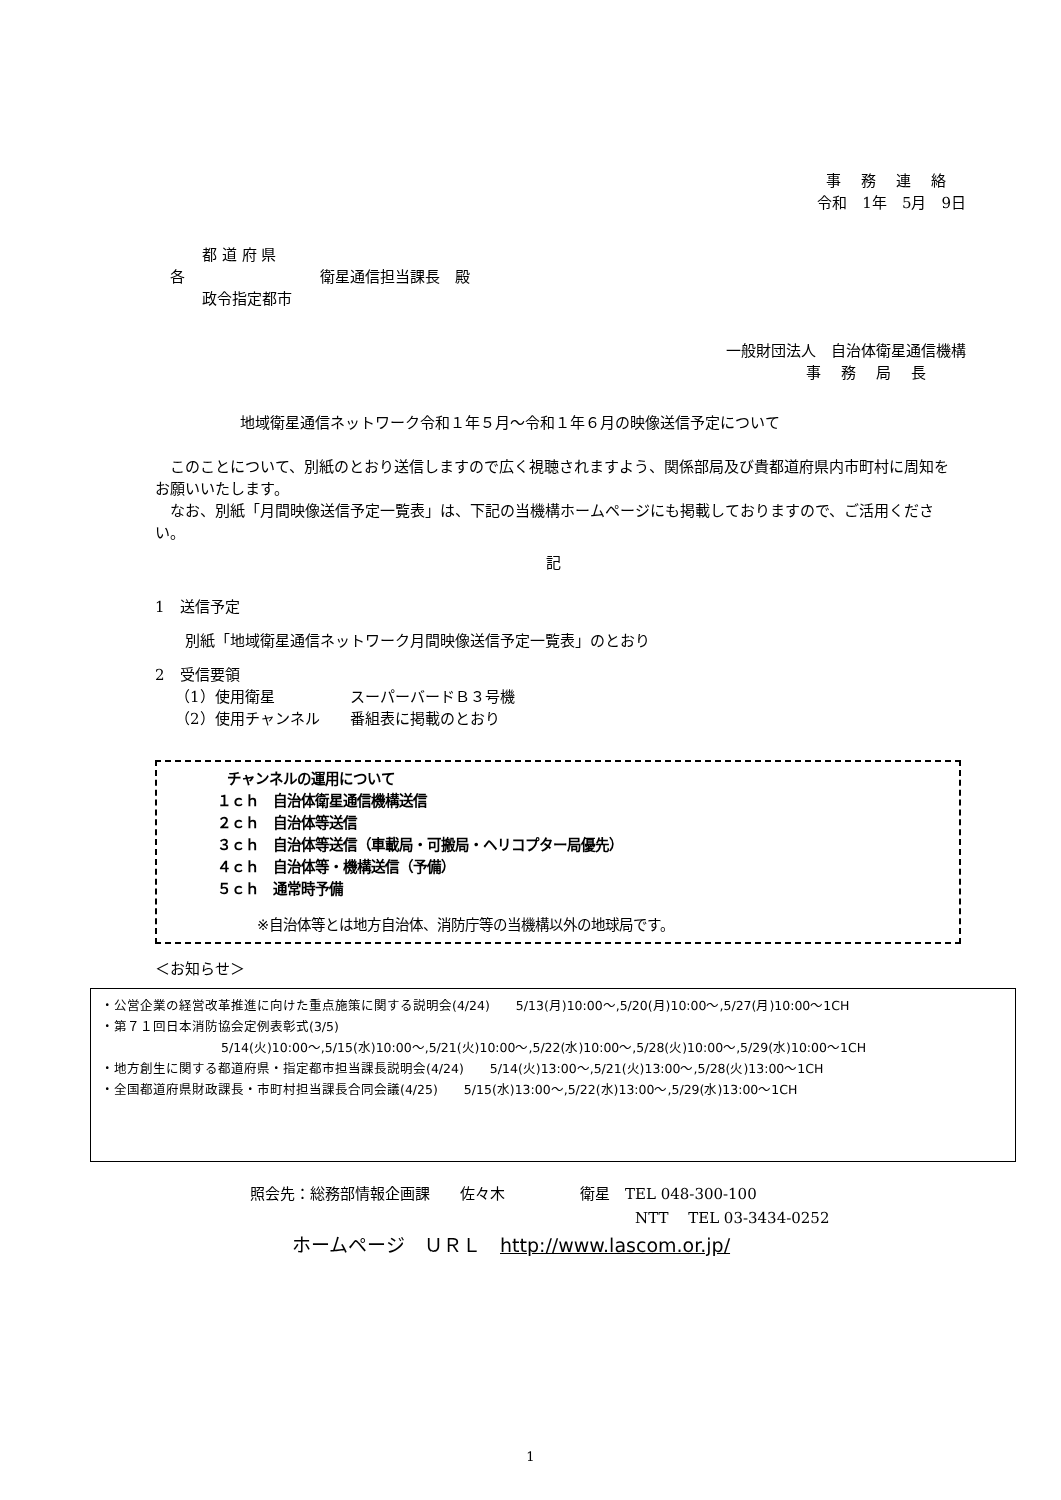事務連絡
令和　1年　5月　9日
都 道 府 県
各　　　　　　　　　衛星通信担当課長　殿
政令指定都市
一般財団法人　自治体衛星通信機構
事務局長
地域衛星通信ネットワーク令和１年５月～令和１年６月の映像送信予定について
　このことについて、別紙のとおり送信しますので広く視聴されますよう、関係部局及び貴都道府県内市町村に周知をお願いいたします。
　なお、別紙「月間映像送信予定一覧表」は、下記の当機構ホームページにも掲載しておりますので、ご活用ください。
記
1　送信予定
別紙「地域衛星通信ネットワーク月間映像送信予定一覧表」のとおり
2　受信要領
（1）使用衛星　　　　　スーパーバードＢ３号機
（2）使用チャンネル　　番組表に掲載のとおり
チャンネルの運用について
１ｃｈ　自治体衛星通信機構送信
２ｃｈ　自治体等送信
３ｃｈ　自治体等送信（車載局・可搬局・ヘリコプター局優先）
４ｃｈ　自治体等・機構送信（予備）
５ｃｈ　通常時予備
※自治体等とは地方自治体、消防庁等の当機構以外の地球局です。
＜お知らせ＞
・公営企業の経営改革推進に向けた重点施策に関する説明会(4/24)　　5/13(月)10:00～,5/20(月)10:00～,5/27(月)10:00～1CH
・第７１回日本消防協会定例表彰式(3/5)
5/14(火)10:00～,5/15(水)10:00～,5/21(火)10:00～,5/22(水)10:00～,5/28(火)10:00～,5/29(水)10:00～1CH
・地方創生に関する都道府県・指定都市担当課長説明会(4/24)　　5/14(火)13:00～,5/21(火)13:00～,5/28(火)13:00～1CH
・全国都道府県財政課長・市町村担当課長合同会議(4/25)　　5/15(水)13:00～,5/22(水)13:00～,5/29(水)13:00～1CH
照会先：総務部情報企画課　　佐々木　　　　　衛星　TEL 048-300-100
NTT　 TEL 03-3434-0252
ホームページ　ＵＲＬ　http://www.lascom.or.jp/
1